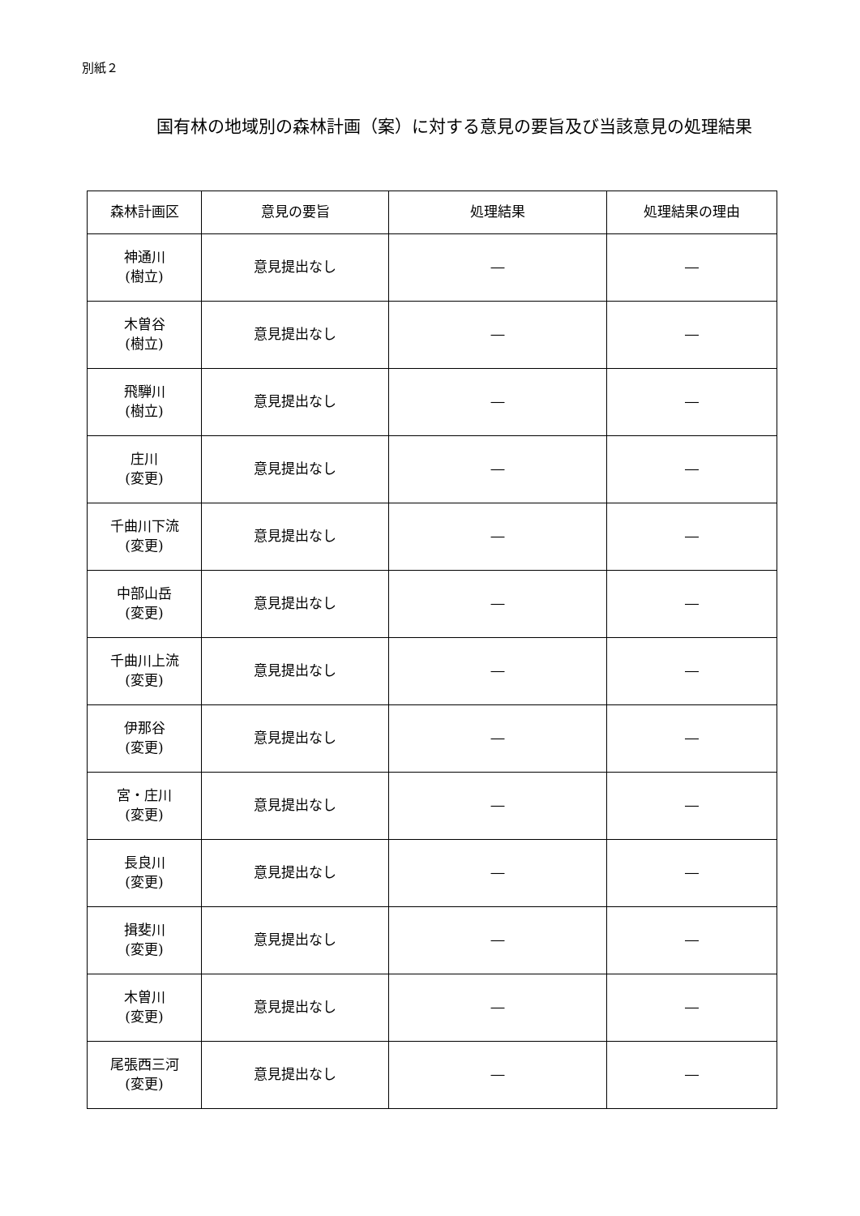別紙２
国有林の地域別の森林計画（案）に対する意見の要旨及び当該意見の処理結果
| 森林計画区 | 意見の要旨 | 処理結果 | 処理結果の理由 |
| --- | --- | --- | --- |
| 神通川 (樹立) | 意見提出なし | ― | ― |
| 木曽谷 (樹立) | 意見提出なし | ― | ― |
| 飛騨川 (樹立) | 意見提出なし | ― | ― |
| 庄川 (変更) | 意見提出なし | ― | ― |
| 千曲川下流 (変更) | 意見提出なし | ― | ― |
| 中部山岳 (変更) | 意見提出なし | ― | ― |
| 千曲川上流 (変更) | 意見提出なし | ― | ― |
| 伊那谷 (変更) | 意見提出なし | ― | ― |
| 宮・庄川 (変更) | 意見提出なし | ― | ― |
| 長良川 (変更) | 意見提出なし | ― | ― |
| 揖斐川 (変更) | 意見提出なし | ― | ― |
| 木曽川 (変更) | 意見提出なし | ― | ― |
| 尾張西三河 (変更) | 意見提出なし | ― | ― |